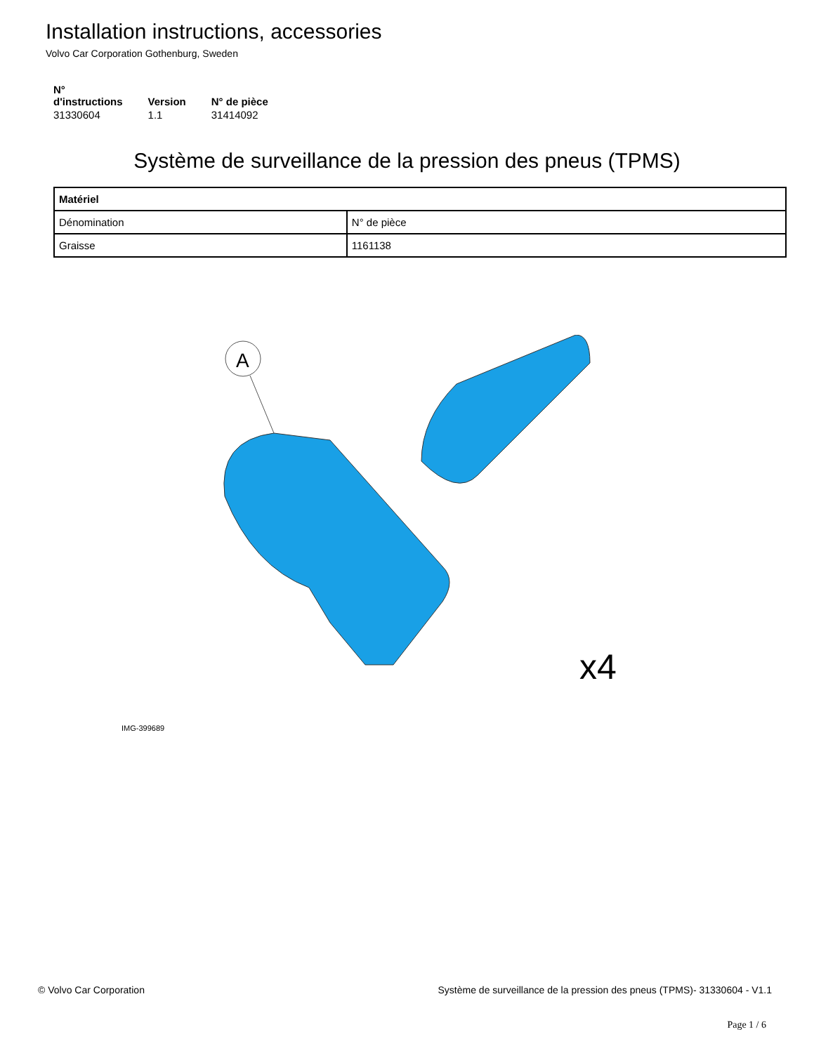Installation instructions, accessories
Volvo Car Corporation Gothenburg, Sweden
| N° d'instructions | Version | N° de pièce |
| --- | --- | --- |
| 31330604 | 1.1 | 31414092 |
Système de surveillance de la pression des pneus (TPMS)
| Matériel | |
| --- | --- |
| Dénomination | N° de pièce |
| Graisse | 1161138 |
A
x4
IMG-399689
© Volvo Car Corporation Système de surveillance de la pression des pneus (TPMS)- 31330604 - V1.1
Page 1 / 6